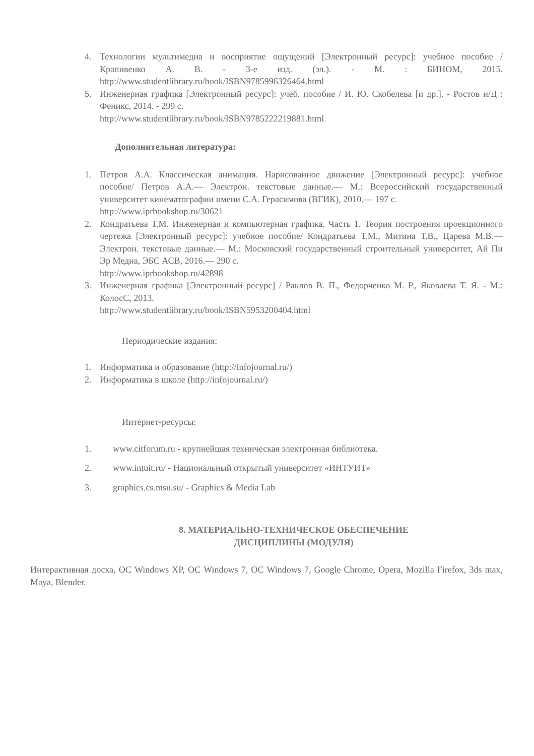4. Технологии мультимедиа и восприятие ощущений [Электронный ресурс]: учебное пособие / Крапивенко А. В. - 3-е изд. (эл.). - М. : БИНОМ, 2015. http://www.studentlibrary.ru/book/ISBN9785996326464.html
5. Инженерная графика [Электронный ресурс]: учеб. пособие / И. Ю. Скобелева [и др.]. - Ростов н/Д : Феникс, 2014. - 299 с.
http://www.studentlibrary.ru/book/ISBN9785222219881.html
Дополнительная литература:
1. Петров А.А. Классическая анимация. Нарисованное движение [Электронный ресурс]: учебное пособие/ Петров А.А.— Электрон. текстовые данные.— М.: Всероссийский государственный университет кинематографии имени С.А. Герасимова (ВГИК), 2010.— 197 с.
http://www.iprbookshop.ru/30621
2. Кондратьева Т.М. Инженерная и компьютерная графика. Часть 1. Теория построения проекционного чертежа [Электронный ресурс]: учебное пособие/ Кондратьева Т.М., Митина Т.В., Царева М.В.— Электрон. текстовые данные.— М.: Московский государственный строительный университет, Ай Пи Эр Медиа, ЭБС АСВ, 2016.— 290 с.
http://www.iprbookshop.ru/42898
3. Инженерная графика [Электронный ресурс] / Раклов В. П., Федорченко М. Р., Яковлева Т. Я. - М.: КолосС, 2013.
http://www.studentlibrary.ru/book/ISBN5953200404.html
Периодические издания:
1. Информатика и образование (http://infojournal.ru/)
2. Информатика в школе (http://infojournal.ru/)
Интернет-ресурсы:
1. www.citforum.ru - крупнейшая техническая электронная библиотека.
2. www.intuit.ru/ - Национальный открытый университет «ИНТУИТ»
3. graphics.cs.msu.su/ - Graphics & Media Lab
8. МАТЕРИАЛЬНО-ТЕХНИЧЕСКОЕ ОБЕСПЕЧЕНИЕ
ДИСЦИПЛИНЫ (МОДУЛЯ)
Интерактивная доска, ОС Windows XP, ОС Windows 7, ОС Windows 7, Google Chrome, Opera, Mozilla Firefox, 3ds max, Maya, Blender.